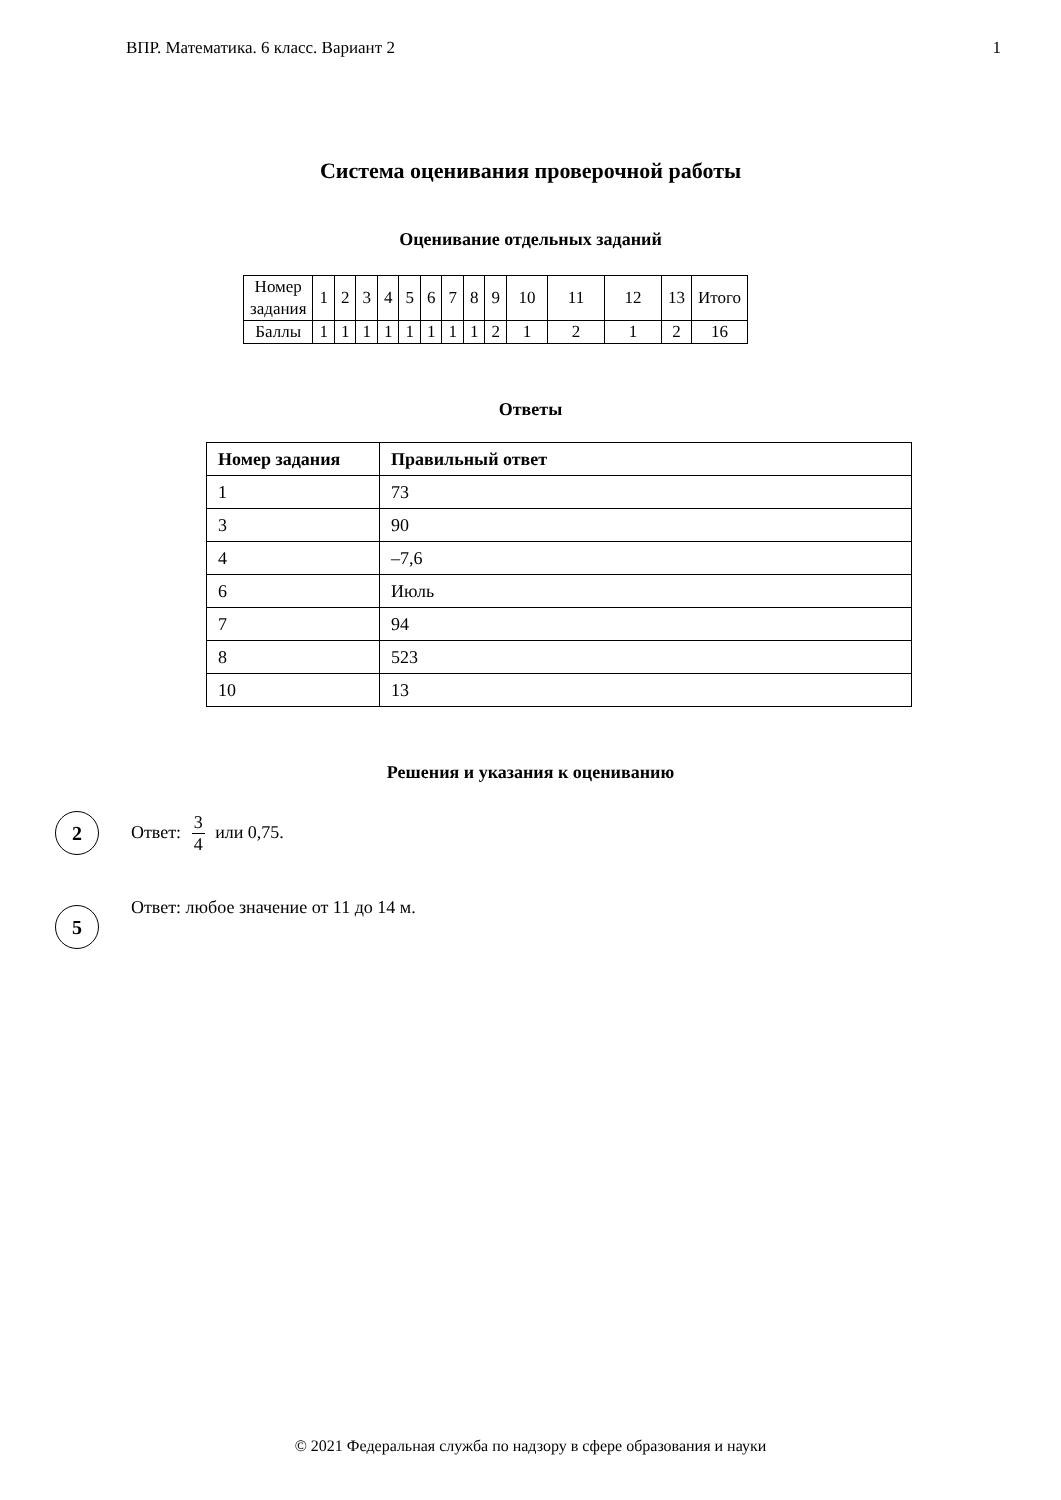ВПР. Математика. 6 класс. Вариант 2 1
Система оценивания проверочной работы
Оценивание отдельных заданий
| Номер задания | 1 | 2 | 3 | 4 | 5 | 6 | 7 | 8 | 9 | 10 | 11 | 12 | 13 | Итого |
| Баллы | 1 | 1 | 1 | 1 | 1 | 1 | 1 | 1 | 2 | 1 | 2 | 1 | 2 | 16 |
Ответы
| Номер задания | Правильный ответ |
| --- | --- |
| 1 | 73 |
| 3 | 90 |
| 4 | –7,6 |
| 6 | Июль |
| 7 | 94 |
| 8 | 523 |
| 10 | 13 |
Решения и указания к оцениванию
2
Ответ: 3 4 или 0,75.
5
Ответ: любое значение от 11 до 14 м.
© 2021 Федеральная служба по надзору в сфере образования и науки